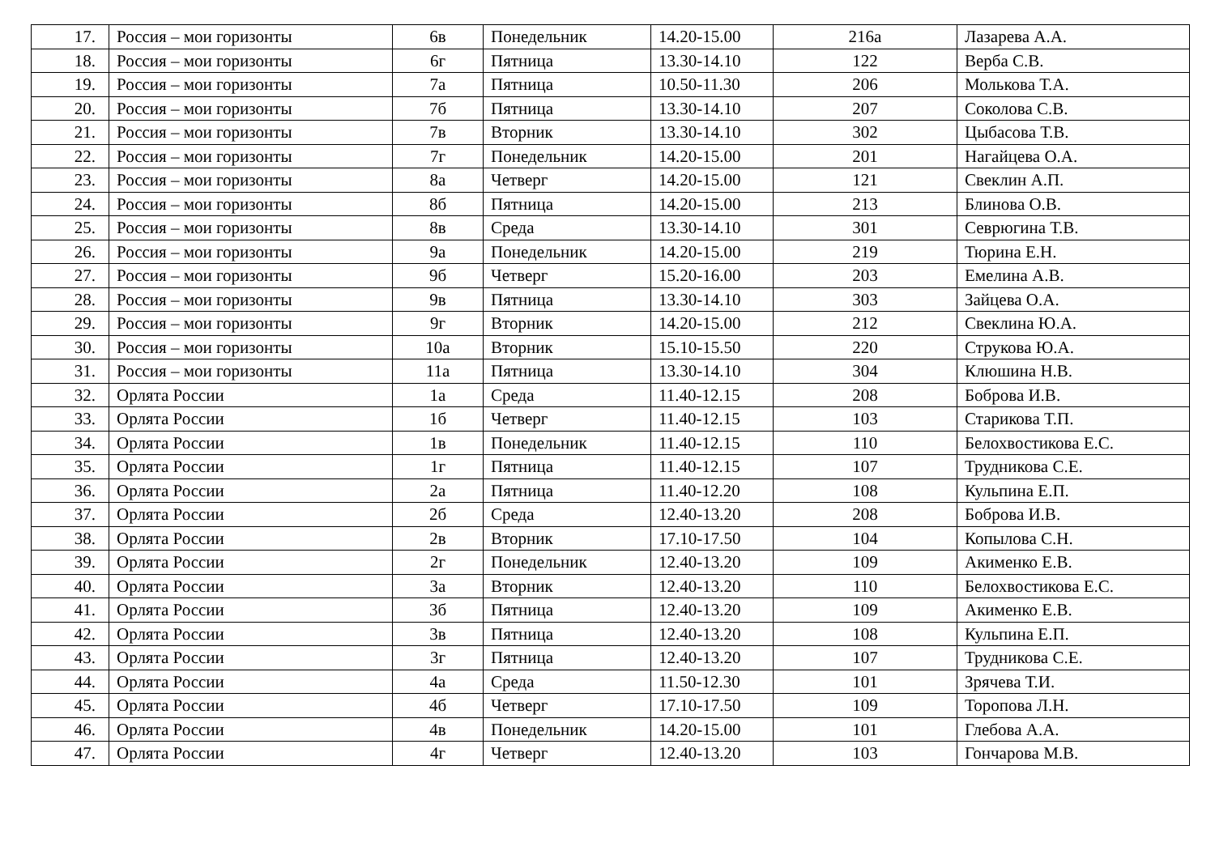| 17. | Россия – мои горизонты | 6в | Понедельник | 14.20-15.00 | 216а | Лазарева А.А. |
| 18. | Россия – мои горизонты | 6г | Пятница | 13.30-14.10 | 122 | Верба С.В. |
| 19. | Россия – мои горизонты | 7а | Пятница | 10.50-11.30 | 206 | Молькова Т.А. |
| 20. | Россия – мои горизонты | 7б | Пятница | 13.30-14.10 | 207 | Соколова С.В. |
| 21. | Россия – мои горизонты | 7в | Вторник | 13.30-14.10 | 302 | Цыбасова Т.В. |
| 22. | Россия – мои горизонты | 7г | Понедельник | 14.20-15.00 | 201 | Нагайцева О.А. |
| 23. | Россия – мои горизонты | 8а | Четверг | 14.20-15.00 | 121 | Свеклин А.П. |
| 24. | Россия – мои горизонты | 8б | Пятница | 14.20-15.00 | 213 | Блинова О.В. |
| 25. | Россия – мои горизонты | 8в | Среда | 13.30-14.10 | 301 | Севрюгина Т.В. |
| 26. | Россия – мои горизонты | 9а | Понедельник | 14.20-15.00 | 219 | Тюрина Е.Н. |
| 27. | Россия – мои горизонты | 9б | Четверг | 15.20-16.00 | 203 | Емелина А.В. |
| 28. | Россия – мои горизонты | 9в | Пятница | 13.30-14.10 | 303 | Зайцева О.А. |
| 29. | Россия – мои горизонты | 9г | Вторник | 14.20-15.00 | 212 | Свеклина Ю.А. |
| 30. | Россия – мои горизонты | 10а | Вторник | 15.10-15.50 | 220 | Струкова Ю.А. |
| 31. | Россия – мои горизонты | 11а | Пятница | 13.30-14.10 | 304 | Клюшина Н.В. |
| 32. | Орлята России | 1а | Среда | 11.40-12.15 | 208 | Боброва И.В. |
| 33. | Орлята России | 1б | Четверг | 11.40-12.15 | 103 | Старикова Т.П. |
| 34. | Орлята России | 1в | Понедельник | 11.40-12.15 | 110 | Белохвостикова Е.С. |
| 35. | Орлята России | 1г | Пятница | 11.40-12.15 | 107 | Трудникова С.Е. |
| 36. | Орлята России | 2а | Пятница | 11.40-12.20 | 108 | Кульпина Е.П. |
| 37. | Орлята России | 2б | Среда | 12.40-13.20 | 208 | Боброва И.В. |
| 38. | Орлята России | 2в | Вторник | 17.10-17.50 | 104 | Копылова С.Н. |
| 39. | Орлята России | 2г | Понедельник | 12.40-13.20 | 109 | Акименко Е.В. |
| 40. | Орлята России | 3а | Вторник | 12.40-13.20 | 110 | Белохвостикова Е.С. |
| 41. | Орлята России | 3б | Пятница | 12.40-13.20 | 109 | Акименко Е.В. |
| 42. | Орлята России | 3в | Пятница | 12.40-13.20 | 108 | Кульпина Е.П. |
| 43. | Орлята России | 3г | Пятница | 12.40-13.20 | 107 | Трудникова С.Е. |
| 44. | Орлята России | 4а | Среда | 11.50-12.30 | 101 | Зрячева Т.И. |
| 45. | Орлята России | 4б | Четверг | 17.10-17.50 | 109 | Торопова Л.Н. |
| 46. | Орлята России | 4в | Понедельник | 14.20-15.00 | 101 | Глебова А.А. |
| 47. | Орлята России | 4г | Четверг | 12.40-13.20 | 103 | Гончарова М.В. |